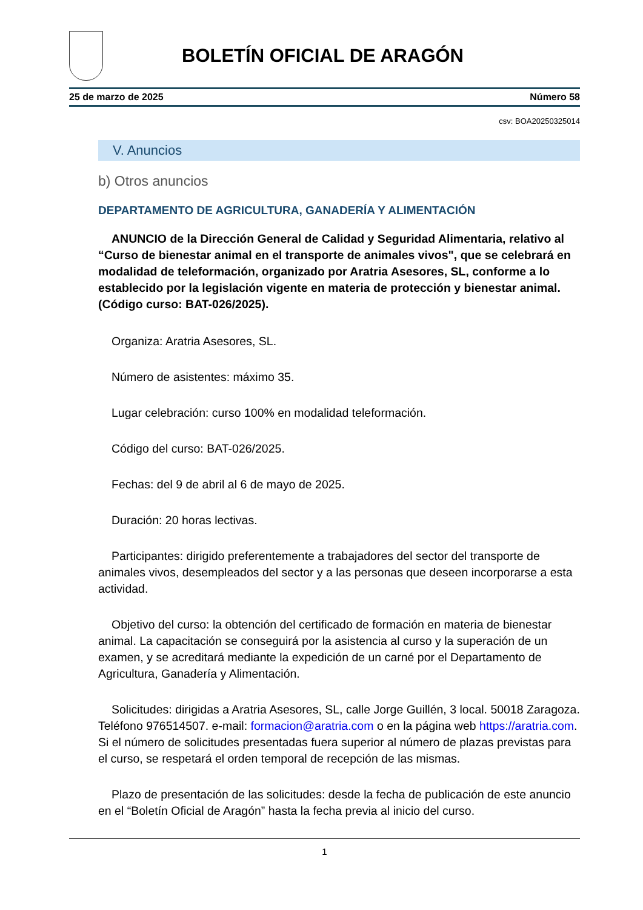BOLETÍN OFICIAL DE ARAGÓN
25 de marzo de 2025 Número 58
csv: BOA20250325014
V. Anuncios
b) Otros anuncios
DEPARTAMENTO DE AGRICULTURA, GANADERÍA Y ALIMENTACIÓN
ANUNCIO de la Dirección General de Calidad y Seguridad Alimentaria, relativo al “Curso de bienestar animal en el transporte de animales vivos", que se celebrará en modalidad de teleformación, organizado por Aratria Asesores, SL, conforme a lo establecido por la legislación vigente en materia de protección y bienestar animal. (Código curso: BAT-026/2025).
Organiza: Aratria Asesores, SL.
Número de asistentes: máximo 35.
Lugar celebración: curso 100% en modalidad teleformación.
Código del curso: BAT-026/2025.
Fechas: del 9 de abril al 6 de mayo de 2025.
Duración: 20 horas lectivas.
Participantes: dirigido preferentemente a trabajadores del sector del transporte de animales vivos, desempleados del sector y a las personas que deseen incorporarse a esta actividad.
Objetivo del curso: la obtención del certificado de formación en materia de bienestar animal. La capacitación se conseguirá por la asistencia al curso y la superación de un examen, y se acreditará mediante la expedición de un carné por el Departamento de Agricultura, Ganadería y Alimentación.
Solicitudes: dirigidas a Aratria Asesores, SL, calle Jorge Guillén, 3 local. 50018 Zaragoza. Teléfono 976514507. e-mail: formacion@aratria.com o en la página web https://aratria.com. Si el número de solicitudes presentadas fuera superior al número de plazas previstas para el curso, se respetará el orden temporal de recepción de las mismas.
Plazo de presentación de las solicitudes: desde la fecha de publicación de este anuncio en el “Boletín Oficial de Aragón” hasta la fecha previa al inicio del curso.
1